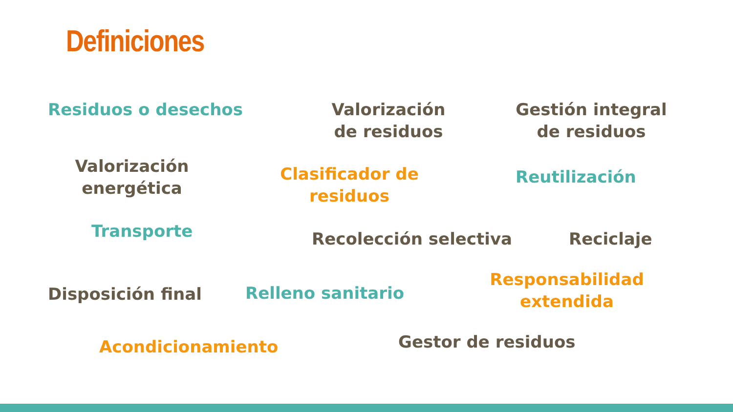Definiciones
Residuos o desechos
Valorización de residuos
Gestión integral de residuos
Valorización energética
Clasificador de residuos
Reutilización
Transporte Recolección selectiva Reciclaje
Disposición final Relleno sanitario
Responsabilidad extendida
Acondicionamiento Gestor de residuos